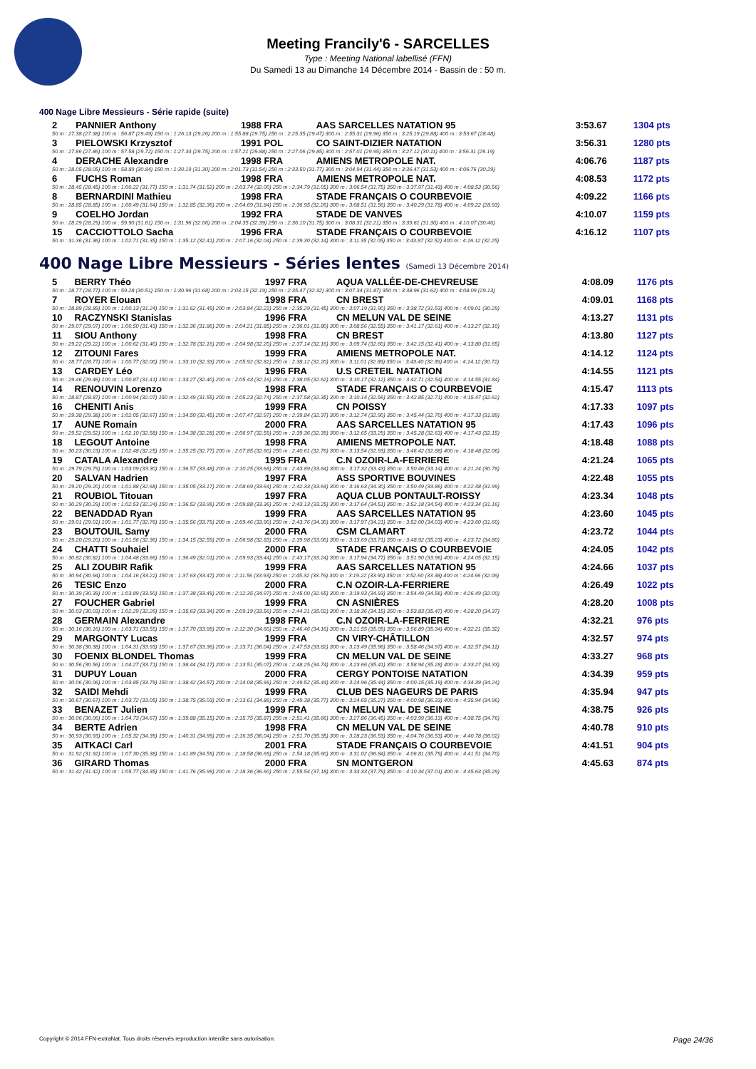Meeting Francily'6 - SARCELLES
Type : Meeting National labellisé (FFN)
Du Samedi 13 au Dimanche 14 Décembre 2014 - Bassin de : 50 m.
400 Nage Libre Messieurs - Série rapide (suite)
| 2 | PANNIER Anthony | 1988 FRA | AAS SARCELLES NATATION 95 | 3:53.67 | 1304 pts |
| 50 m : 27.38 (27.38) 100 m : 56.87 (29.49) 150 m : 1:26.13 (29.26) 200 m : 1:55.88 (29.75) 250 m : 2:25.35 (29.47) 300 m : 2:55.31 (29.96) 350 m : 3:25.19 (29.88) 400 m : 3:53.67 (28.48) | | | | | |
| 3 | PIELOWSKI Krzysztof | 1991 POL | CO SAINT-DIZIER NATATION | 3:56.31 | 1280 pts |
| 50 m : 27.86 (27.86) 100 m : 57.58 (29.72) 150 m : 1:27.33 (29.75) 200 m : 1:57.21 (29.88) 250 m : 2:27.06 (29.85) 300 m : 2:57.01 (29.95) 350 m : 3:27.12 (30.11) 400 m : 3:56.31 (29.19) | | | | | |
| 4 | DERACHE Alexandre | 1998 FRA | AMIENS METROPOLE NAT. | 4:06.76 | 1187 pts |
| 50 m : 28.05 (28.05) 100 m : 58.89 (30.84) 150 m : 1:30.19 (31.30) 200 m : 2:01.73 (31.54) 250 m : 2:33.50 (31.77) 300 m : 3:04.94 (31.44) 350 m : 3:36.47 (31.53) 400 m : 4:06.76 (30.29) | | | | | |
| 6 | FUCHS Roman | 1998 FRA | AMIENS METROPOLE NAT. | 4:08.53 | 1172 pts |
| 50 m : 28.45 (28.45) 100 m : 1:00.22 (31.77) 150 m : 1:31.74 (31.52) 200 m : 2:03.74 (32.00) 250 m : 2:34.79 (31.05) 300 m : 3:06.54 (31.75) 350 m : 3:37.97 (31.43) 400 m : 4:08.53 (30.56) | | | | | |
| 8 | BERNARDINI Mathieu | 1998 FRA | STADE FRANÇAIS O COURBEVOIE | 4:09.22 | 1166 pts |
| 50 m : 28.85 (28.85) 100 m : 1:00.49 (31.64) 150 m : 1:32.85 (32.36) 200 m : 2:04.69 (31.84) 250 m : 2:36.95 (32.26) 300 m : 3:08.51 (31.56) 350 m : 3:40.29 (31.78) 400 m : 4:09.22 (28.93) | | | | | |
| 9 | COELHO Jordan | 1992 FRA | STADE DE VANVES | 4:10.07 | 1159 pts |
| 50 m : 28.29 (28.29) 100 m : 59.90 (31.61) 150 m : 1:31.96 (32.06) 200 m : 2:04.35 (32.39) 250 m : 2:36.10 (31.75) 300 m : 3:08.31 (32.21) 350 m : 3:39.61 (31.30) 400 m : 4:10.07 (30.46) | | | | | |
| 15 | CACCIOTTOLO Sacha | 1996 FRA | STADE FRANÇAIS O COURBEVOIE | 4:16.12 | 1107 pts |
| 50 m : 31.36 (31.36) 100 m : 1:02.71 (31.35) 150 m : 1:35.12 (32.41) 200 m : 2:07.16 (32.04) 250 m : 2:39.30 (32.14) 300 m : 3:11.35 (32.05) 350 m : 3:43.87 (32.52) 400 m : 4:16.12 (32.25) | | | | | |
400 Nage Libre Messieurs - Séries lentes (Samedi 13 Décembre 2014)
| 5 | BERRY Théo | 1997 FRA | AQUA VALLÉE-DE-CHEVREUSE | 4:08.09 | 1176 pts |
| 50 m : 28.77 (28.77) 100 m : 59.28 (30.51) 150 m : 1:30.96 (31.68) 200 m : 2:03.15 (32.19) 250 m : 2:35.47 (32.32) 300 m : 3:07.34 (31.87) 350 m : 3:38.96 (31.62) 400 m : 4:08.09 (29.13) | | | | | |
| 7 | ROYER Elouan | 1998 FRA | CN BREST | 4:09.01 | 1168 pts |
| 50 m : 28.89 (28.89) 100 m : 1:00.13 (31.24) 150 m : 1:31.62 (31.49) 200 m : 2:03.84 (32.22) 250 m : 2:35.29 (31.45) 300 m : 3:07.19 (31.90) 350 m : 3:38.72 (31.53) 400 m : 4:09.01 (30.29) | | | | | |
| 10 | RACZYNSKI Stanislas | 1996 FRA | CN MELUN VAL DE SEINE | 4:13.27 | 1131 pts |
| 50 m : 29.07 (29.07) 100 m : 1:00.50 (31.43) 150 m : 1:32.36 (31.86) 200 m : 2:04.21 (31.85) 250 m : 2:36.01 (31.80) 300 m : 3:08.56 (32.55) 350 m : 3:41.17 (32.61) 400 m : 4:13.27 (32.10) | | | | | |
| 11 | SIOU Anthony | 1998 FRA | CN BREST | 4:13.80 | 1127 pts |
| 50 m : 29.22 (29.22) 100 m : 1:00.62 (31.40) 150 m : 1:32.78 (32.16) 200 m : 2:04.98 (32.20) 250 m : 2:37.14 (32.16) 300 m : 3:09.74 (32.60) 350 m : 3:42.15 (32.41) 400 m : 4:13.80 (31.65) | | | | | |
| 12 | ZITOUNI Fares | 1999 FRA | AMIENS METROPOLE NAT. | 4:14.12 | 1124 pts |
| 50 m : 28.77 (28.77) 100 m : 1:00.77 (32.00) 150 m : 1:33.10 (32.33) 200 m : 2:05.92 (32.82) 250 m : 2:38.12 (32.20) 300 m : 3:11.01 (32.89) 350 m : 3:43.40 (32.39) 400 m : 4:14.12 (30.72) | | | | | |
| 13 | CARDEY Léo | 1996 FRA | U.S CRETEIL NATATION | 4:14.55 | 1121 pts |
| 50 m : 29.46 (29.46) 100 m : 1:00.87 (31.41) 150 m : 1:33.27 (32.40) 200 m : 2:05.43 (32.16) 250 m : 2:38.05 (32.62) 300 m : 3:10.17 (32.12) 350 m : 3:42.71 (32.54) 400 m : 4:14.55 (31.84) | | | | | |
| 14 | RENOUVIN Lorenzo | 1998 FRA | STADE FRANÇAIS O COURBEVOIE | 4:15.47 | 1113 pts |
| 50 m : 28.87 (28.87) 100 m : 1:00.94 (32.07) 150 m : 1:32.49 (31.55) 200 m : 2:05.23 (32.74) 250 m : 2:37.58 (32.35) 300 m : 3:10.14 (32.56) 350 m : 3:42.85 (32.71) 400 m : 4:15.47 (32.62) | | | | | |
| 16 | CHENITI Anis | 1999 FRA | CN POISSY | 4:17.33 | 1097 pts |
| 50 m : 29.38 (29.38) 100 m : 1:02.05 (32.67) 150 m : 1:34.50 (32.45) 200 m : 2:07.47 (32.97) 250 m : 2:39.84 (32.37) 300 m : 3:12.74 (32.90) 350 m : 3:45.44 (32.70) 400 m : 4:17.33 (31.89) | | | | | |
| 17 | AUNE Romain | 2000 FRA | AAS SARCELLES NATATION 95 | 4:17.43 | 1096 pts |
| 50 m : 29.52 (29.52) 100 m : 1:02.10 (32.58) 150 m : 1:34.38 (32.28) 200 m : 2:06.97 (32.59) 250 m : 2:39.36 (32.39) 300 m : 3:12.65 (33.29) 350 m : 3:45.28 (32.63) 400 m : 4:17.43 (32.15) | | | | | |
| 18 | LEGOUT Antoine | 1998 FRA | AMIENS METROPOLE NAT. | 4:18.48 | 1088 pts |
| 50 m : 30.23 (30.23) 100 m : 1:02.48 (32.25) 150 m : 1:35.25 (32.77) 200 m : 2:07.85 (32.60) 250 m : 2:40.61 (32.76) 300 m : 3:13.54 (32.93) 350 m : 3:46.42 (32.88) 400 m : 4:18.48 (32.06) | | | | | |
| 19 | CATALA Alexandre | 1995 FRA | C.N OZOIR-LA-FERRIERE | 4:21.24 | 1065 pts |
| 50 m : 29.79 (29.79) 100 m : 1:03.09 (33.30) 150 m : 1:36.57 (33.48) 200 m : 2:10.25 (33.68) 250 m : 2:43.89 (33.64) 300 m : 3:17.32 (33.43) 350 m : 3:50.46 (33.14) 400 m : 4:21.24 (30.78) | | | | | |
| 20 | SALVAN Hadrien | 1997 FRA | ASS SPORTIVE BOUVINES | 4:22.48 | 1055 pts |
| 50 m : 29.20 (29.20) 100 m : 1:01.88 (32.68) 150 m : 1:35.05 (33.17) 200 m : 2:08.69 (33.64) 250 m : 2:42.33 (33.64) 300 m : 3:16.63 (34.30) 350 m : 3:50.49 (33.86) 400 m : 4:22.48 (31.99) | | | | | |
| 21 | ROUBIOL Titouan | 1997 FRA | AQUA CLUB PONTAULT-ROISSY | 4:23.34 | 1048 pts |
| 50 m : 30.29 (30.29) 100 m : 1:02.53 (32.24) 150 m : 1:36.52 (33.99) 200 m : 2:09.88 (33.36) 250 m : 2:43.13 (33.25) 300 m : 3:17.64 (34.51) 350 m : 3:52.18 (34.54) 400 m : 4:23.34 (31.16) | | | | | |
| 22 | BENADDAD Ryan | 1999 FRA | AAS SARCELLES NATATION 95 | 4:23.60 | 1045 pts |
| 50 m : 29.01 (29.01) 100 m : 1:01.77 (32.76) 150 m : 1:35.56 (33.79) 200 m : 2:09.46 (33.90) 250 m : 2:43.76 (34.30) 300 m : 3:17.97 (34.21) 350 m : 3:52.00 (34.03) 400 m : 4:23.60 (31.60) | | | | | |
| 23 | BOUTOUIL Samy | 2000 FRA | CSM CLAMART | 4:23.72 | 1044 pts |
| 50 m : 29.20 (29.20) 100 m : 1:01.56 (32.36) 150 m : 1:34.15 (32.59) 200 m : 2:06.98 (32.83) 250 m : 2:39.98 (33.00) 300 m : 3:13.69 (33.71) 350 m : 3:48.92 (35.23) 400 m : 4:23.72 (34.80) | | | | | |
| 24 | CHATTI Souhaiel | 2000 FRA | STADE FRANÇAIS O COURBEVOIE | 4:24.05 | 1042 pts |
| 50 m : 30.82 (30.82) 100 m : 1:04.48 (33.66) 150 m : 1:36.49 (32.01) 200 m : 2:09.93 (33.44) 250 m : 2:43.17 (33.24) 300 m : 3:17.94 (34.77) 350 m : 3:51.90 (33.96) 400 m : 4:24.05 (32.15) | | | | | |
| 25 | ALI ZOUBIR Rafik | 1999 FRA | AAS SARCELLES NATATION 95 | 4:24.66 | 1037 pts |
| 50 m : 30.94 (30.94) 100 m : 1:04.16 (33.22) 150 m : 1:37.63 (33.47) 200 m : 2:11.56 (33.93) 250 m : 2:45.32 (33.76) 300 m : 3:19.22 (33.90) 350 m : 3:52.60 (33.38) 400 m : 4:24.66 (32.06) | | | | | |
| 26 | TESIC Enzo | 2000 FRA | C.N OZOIR-LA-FERRIERE | 4:26.49 | 1022 pts |
| 50 m : 30.39 (30.39) 100 m : 1:03.89 (33.50) 150 m : 1:37.38 (33.49) 200 m : 2:12.35 (34.97) 250 m : 2:45.00 (32.65) 300 m : 3:19.93 (34.93) 350 m : 3:54.49 (34.56) 400 m : 4:26.49 (32.00) | | | | | |
| 27 | FOUCHER Gabriel | 1999 FRA | CN ASNIÈRES | 4:28.20 | 1008 pts |
| 50 m : 30.03 (30.03) 100 m : 1:02.29 (32.26) 150 m : 1:35.63 (33.34) 200 m : 2:09.19 (33.56) 250 m : 2:44.21 (35.02) 300 m : 3:18.36 (34.15) 350 m : 3:53.83 (35.47) 400 m : 4:28.20 (34.37) | | | | | |
| 28 | GERMAIN Alexandre | 1998 FRA | C.N OZOIR-LA-FERRIERE | 4:32.21 | 976 pts |
| 50 m : 30.16 (30.16) 100 m : 1:03.71 (33.55) 150 m : 1:37.70 (33.99) 200 m : 2:12.30 (34.60) 250 m : 2:46.46 (34.16) 300 m : 3:21.55 (35.09) 350 m : 3:56.89 (35.34) 400 m : 4:32.21 (35.32) | | | | | |
| 29 | MARGONTY Lucas | 1999 FRA | CN VIRY-CHÂTILLON | 4:32.57 | 974 pts |
| 50 m : 30.38 (30.38) 100 m : 1:04.31 (33.93) 150 m : 1:37.67 (33.36) 200 m : 2:13.71 (36.04) 250 m : 2:47.53 (33.82) 300 m : 3:23.49 (35.96) 350 m : 3:58.46 (34.97) 400 m : 4:32.57 (34.11) | | | | | |
| 30 | FOENIX BLONDEL Thomas | 1999 FRA | CN MELUN VAL DE SEINE | 4:33.27 | 968 pts |
| 50 m : 30.56 (30.56) 100 m : 1:04.27 (33.71) 150 m : 1:38.44 (34.17) 200 m : 2:13.51 (35.07) 250 m : 2:48.25 (34.74) 300 m : 3:23.66 (35.41) 350 m : 3:58.94 (35.28) 400 m : 4:33.27 (34.33) | | | | | |
| 31 | DUPUY Louan | 2000 FRA | CERGY PONTOISE NATATION | 4:34.39 | 959 pts |
| 50 m : 30.06 (30.06) 100 m : 1:03.85 (33.79) 150 m : 1:38.42 (34.57) 200 m : 2:14.08 (35.66) 250 m : 2:49.52 (35.44) 300 m : 3:24.96 (35.44) 350 m : 4:00.15 (35.19) 400 m : 4:34.39 (34.24) | | | | | |
| 32 | SAIDI Mehdi | 1999 FRA | CLUB DES NAGEURS DE PARIS | 4:35.94 | 947 pts |
| 50 m : 30.67 (30.67) 100 m : 1:03.72 (33.05) 150 m : 1:38.75 (35.03) 200 m : 2:13.61 (34.86) 250 m : 2:49.38 (35.77) 300 m : 3:24.65 (35.27) 350 m : 4:00.98 (36.33) 400 m : 4:35.94 (34.96) | | | | | |
| 33 | BENAZET Julien | 1999 FRA | CN MELUN VAL DE SEINE | 4:38.75 | 926 pts |
| 50 m : 30.06 (30.06) 100 m : 1:04.73 (34.67) 150 m : 1:39.88 (35.15) 200 m : 2:15.75 (35.87) 250 m : 2:51.41 (35.66) 300 m : 3:27.86 (36.45) 350 m : 4:03.99 (36.13) 400 m : 4:38.75 (34.76) | | | | | |
| 34 | BERTE Adrien | 1998 FRA | CN MELUN VAL DE SEINE | 4:40.78 | 910 pts |
| 50 m : 30.93 (30.93) 100 m : 1:05.32 (34.39) 150 m : 1:40.31 (34.99) 200 m : 2:16.35 (36.04) 250 m : 2:51.70 (35.35) 300 m : 3:28.23 (36.53) 350 m : 4:04.76 (36.53) 400 m : 4:40.78 (36.02) | | | | | |
| 35 | AITKACI Carl | 2001 FRA | STADE FRANÇAIS O COURBEVOIE | 4:41.51 | 904 pts |
| 50 m : 31.92 (31.92) 100 m : 1:07.30 (35.38) 150 m : 1:41.89 (34.59) 200 m : 2:18.58 (36.69) 250 m : 2:54.18 (35.60) 300 m : 3:31.02 (36.84) 350 m : 4:06.81 (35.79) 400 m : 4:41.51 (34.70) | | | | | |
| 36 | GIRARD Thomas | 2000 FRA | SN MONTGERON | 4:45.63 | 874 pts |
| 50 m : 31.42 (31.42) 100 m : 1:05.77 (34.35) 150 m : 1:41.76 (35.99) 200 m : 2:18.36 (36.60) 250 m : 2:55.54 (37.18) 300 m : 3:33.33 (37.79) 350 m : 4:10.34 (37.01) 400 m : 4:45.63 (35.29) | | | | | |
Copyright © 2014 FFN-extraNat. Tous droits réservés reproduction interdite sans autorisation. Page 24/36